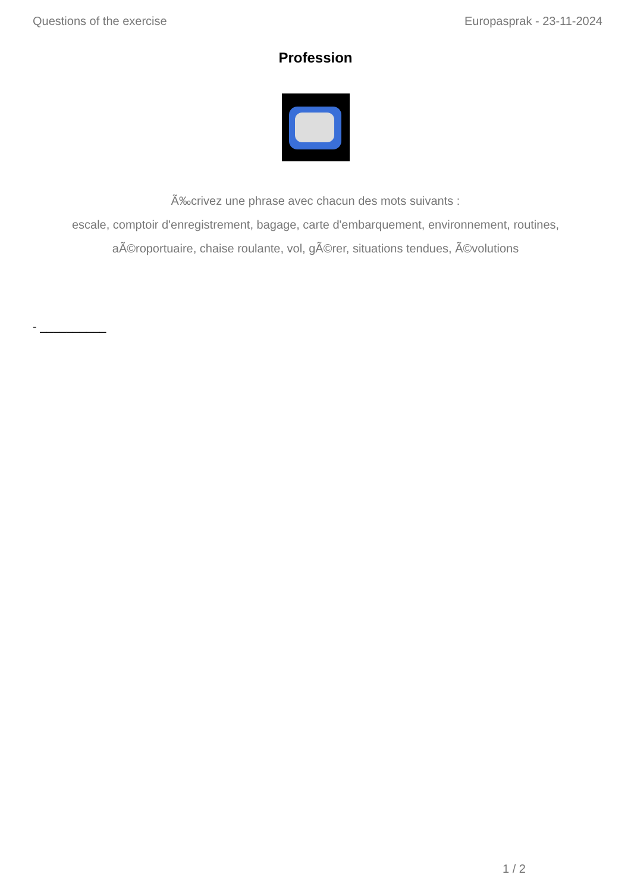Questions of the exercise Europasprak - 23-11-2024
Profession
Ã‰crivez une phrase avec chacun des mots suivants :
escale, comptoir d'enregistrement, bagage, carte d'embarquement, environnement, routines,
aÃ©roportuaire, chaise roulante, vol, gÃ©rer, situations tendues, Ã©volutions
- __________
1 / 2